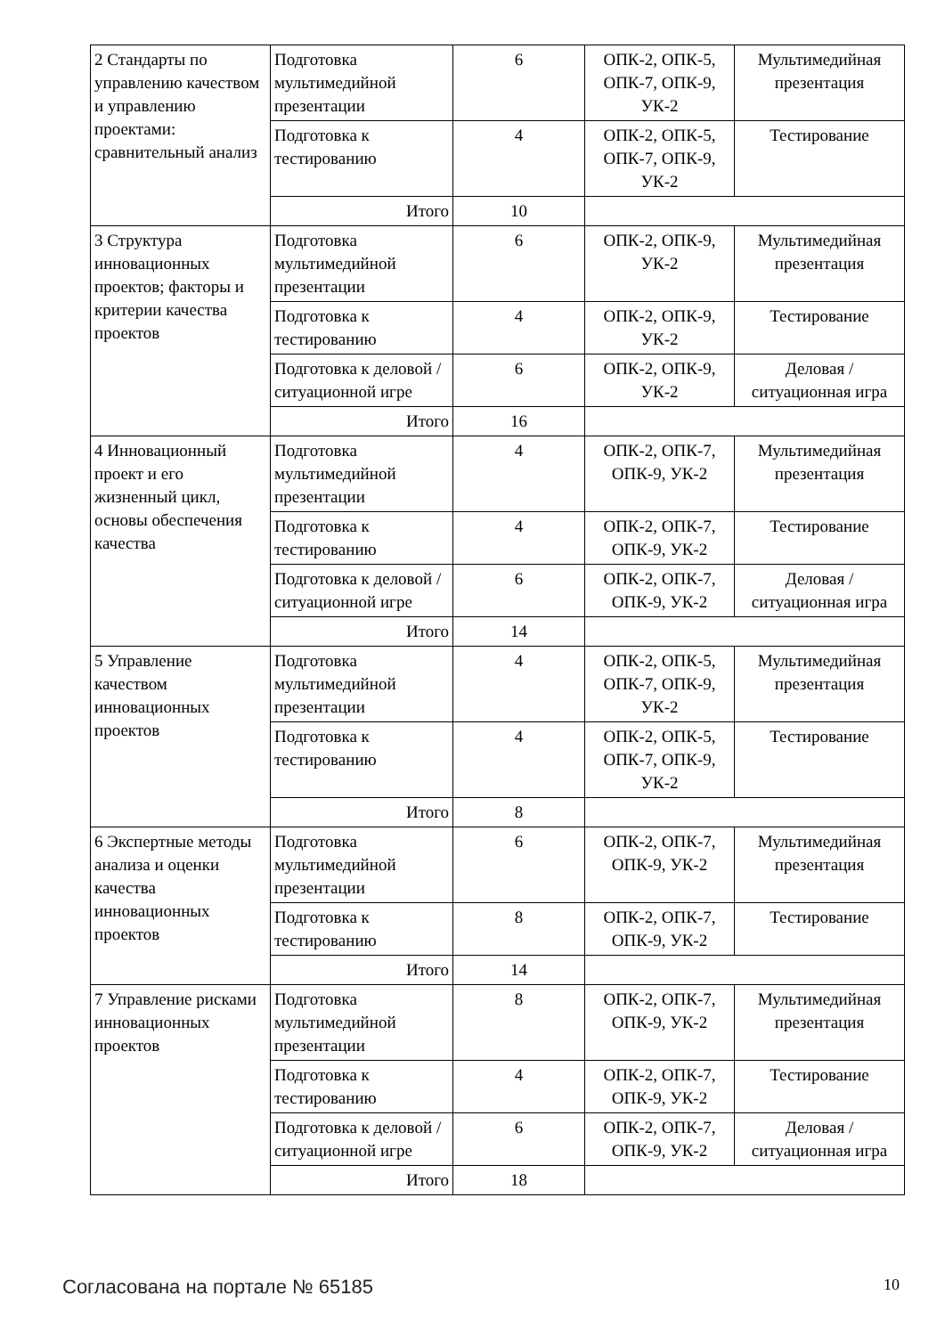| 2 Стандарты по управлению качеством и управлению проектами: сравнительный анализ | Подготовка мультимедийной презентации | 6 | ОПК-2, ОПК-5, ОПК-7, ОПК-9, УК-2 | Мультимедийная презентация |
| | Подготовка к тестированию | 4 | ОПК-2, ОПК-5, ОПК-7, ОПК-9, УК-2 | Тестирование |
| | Итого | 10 | | |
| 3 Структура инновационных проектов; факторы и критерии качества проектов | Подготовка мультимедийной презентации | 6 | ОПК-2, ОПК-9, УК-2 | Мультимедийная презентация |
| | Подготовка к тестированию | 4 | ОПК-2, ОПК-9, УК-2 | Тестирование |
| | Подготовка к деловой / ситуационной игре | 6 | ОПК-2, ОПК-9, УК-2 | Деловая / ситуационная игра |
| | Итого | 16 | | |
| 4 Инновационный проект и его жизненный цикл, основы обеспечения качества | Подготовка мультимедийной презентации | 4 | ОПК-2, ОПК-7, ОПК-9, УК-2 | Мультимедийная презентация |
| | Подготовка к тестированию | 4 | ОПК-2, ОПК-7, ОПК-9, УК-2 | Тестирование |
| | Подготовка к деловой / ситуационной игре | 6 | ОПК-2, ОПК-7, ОПК-9, УК-2 | Деловая / ситуационная игра |
| | Итого | 14 | | |
| 5 Управление качеством инновационных проектов | Подготовка мультимедийной презентации | 4 | ОПК-2, ОПК-5, ОПК-7, ОПК-9, УК-2 | Мультимедийная презентация |
| | Подготовка к тестированию | 4 | ОПК-2, ОПК-5, ОПК-7, ОПК-9, УК-2 | Тестирование |
| | Итого | 8 | | |
| 6 Экспертные методы анализа и оценки качества инновационных проектов | Подготовка мультимедийной презентации | 6 | ОПК-2, ОПК-7, ОПК-9, УК-2 | Мультимедийная презентация |
| | Подготовка к тестированию | 8 | ОПК-2, ОПК-7, ОПК-9, УК-2 | Тестирование |
| | Итого | 14 | | |
| 7 Управление рисками инновационных проектов | Подготовка мультимедийной презентации | 8 | ОПК-2, ОПК-7, ОПК-9, УК-2 | Мультимедийная презентация |
| | Подготовка к тестированию | 4 | ОПК-2, ОПК-7, ОПК-9, УК-2 | Тестирование |
| | Подготовка к деловой / ситуационной игре | 6 | ОПК-2, ОПК-7, ОПК-9, УК-2 | Деловая / ситуационная игра |
| | Итого | 18 | | |
Согласована на портале № 65185 10